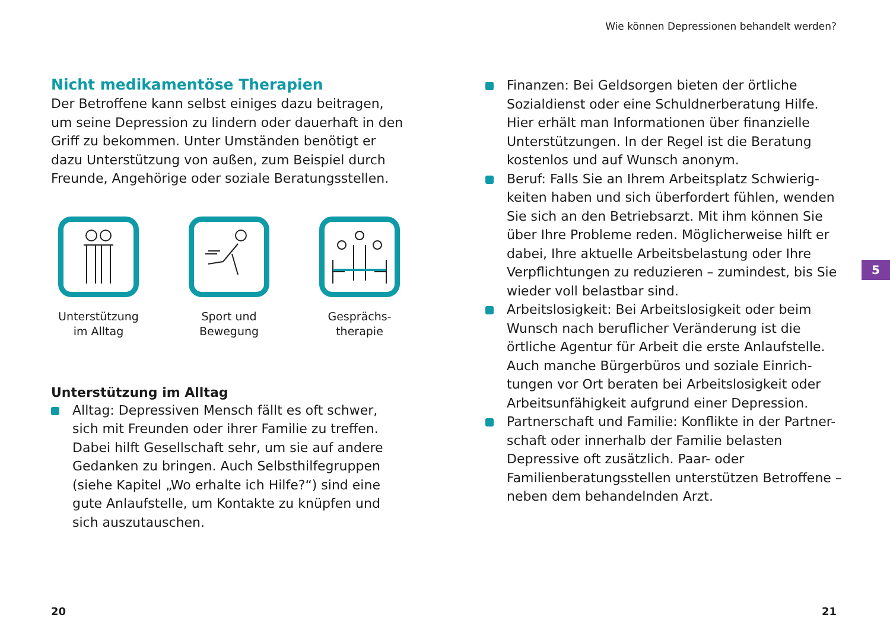Wie können Depressionen behandelt werden?
Nicht medikamentöse Therapien
Der Betroffene kann selbst einiges dazu beitragen, um seine Depression zu lindern oder dauerhaft in den Griff zu bekommen. Unter Umständen benötigt er dazu Unterstützung von außen, zum Beispiel durch Freunde, Angehörige oder soziale Beratungsstellen.
Unterstützung
im Alltag
Sport und
Bewegung
Gesprächs-
therapie
Unterstützung im Alltag
Alltag: Depressiven Mensch fällt es oft schwer, sich mit Freunden oder ihrer Familie zu treffen. Dabei hilft Gesellschaft sehr, um sie auf andere Gedanken zu bringen. Auch Selbsthilfegruppen (siehe Kapitel „Wo erhalte ich Hilfe?“) sind eine gute Anlaufstelle, um Kontakte zu knüpfen und sich auszutauschen.
Finanzen: Bei Geldsorgen bieten der örtliche Sozialdienst oder eine Schuldnerberatung Hilfe. Hier erhält man Informationen über finanzielle Unterstützungen. In der Regel ist die Beratung kostenlos und auf Wunsch anonym.
Beruf: Falls Sie an Ihrem Arbeitsplatz Schwierig-keiten haben und sich überfordert fühlen, wenden Sie sich an den Betriebsarzt. Mit ihm können Sie über Ihre Probleme reden. Möglicherweise hilft er dabei, Ihre aktuelle Arbeitsbelastung oder Ihre Verpflichtungen zu reduzieren – zumindest, bis Sie wieder voll belastbar sind.
Arbeitslosigkeit: Bei Arbeitslosigkeit oder beim Wunsch nach beruflicher Veränderung ist die örtliche Agentur für Arbeit die erste Anlaufstelle. Auch manche Bürgerbüros und soziale Einrich-tungen vor Ort beraten bei Arbeitslosigkeit oder Arbeitsunfähigkeit aufgrund einer Depression.
Partnerschaft und Familie: Konflikte in der Partner-schaft oder innerhalb der Familie belasten Depressive oft zusätzlich. Paar- oder Familienberatungsstellen unterstützen Betroffene – neben dem behandelnden Arzt.
5
20 21